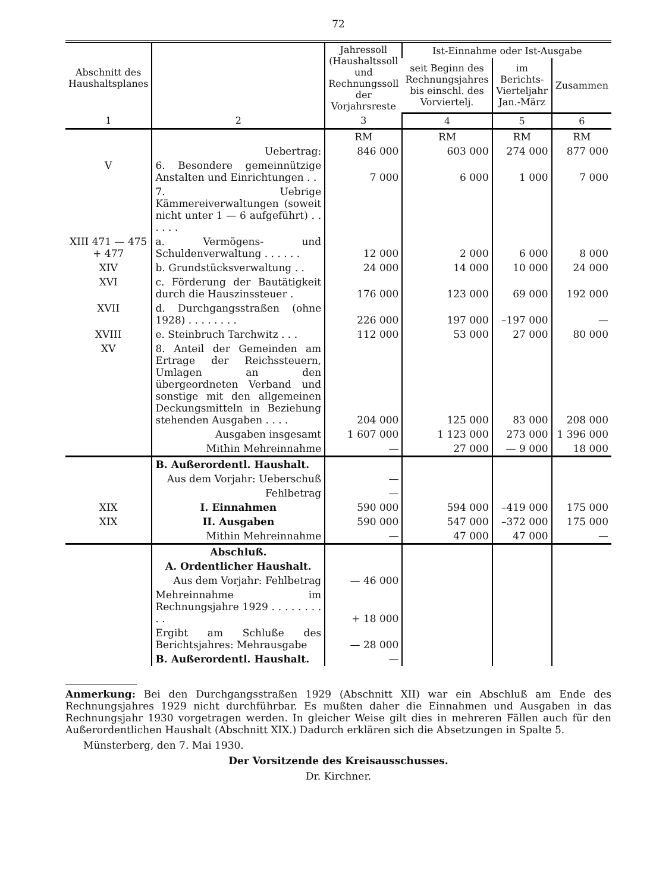72
| Abschnitt des Haushaltsplanes | | Jahressoll (Haushaltssoll und Rechnungssoll der Vorjahrsreste | Ist-Einnahme oder Ist-Ausgabe | | |
| --- | --- | --- | --- | --- | --- |
| | | | seit Beginn des Rechnungsjahres bis einschl. des Vorviertelj. | im Berichts-Vierteljahr Jan.-März | Zusammen |
| 1 | 2 | 3 | 4 | 5 | 6 |
| | | RM | RM | RM | RM |
| | Uebertrag: | 846 000 | 603 000 | 274 000 | 877 000 |
| V | 6. Besondere gemeinnützige Anstalten und Einrichtungen . . | 7 000 | 6 000 | 1 000 | 7 000 |
| | 7. Uebrige Kämmereiverwaltungen (soweit nicht unter 1 — 6 aufgeführt) . . . . . . | | | | |
| XIII 471 — 475 + 477 | a. Vermögens- und Schuldenverwaltung . . . . . . | 12 000 | 2 000 | 6 000 | 8 000 |
| XIV | b. Grundstücksverwaltung . . | 24 000 | 14 000 | 10 000 | 24 000 |
| XVI | c. Förderung der Bautätigkeit durch die Hauszinssteuer . | 176 000 | 123 000 | 69 000 | 192 000 |
| XVII | d. Durchgangsstraßen (ohne 1928) . . . . . . . . | 226 000 | 197 000 | –197 000 | — |
| XVIII | e. Steinbruch Tarchwitz . . . | 112 000 | 53 000 | 27 000 | 80 000 |
| XV | 8. Anteil der Gemeinden am Ertrage der Reichssteuern, Umlagen an den übergeordneten Verband und sonstige mit den allgemeinen Deckungsmitteln in Beziehung stehenden Ausgaben . . . . | 204 000 | 125 000 | 83 000 | 208 000 |
| | Ausgaben insgesamt | 1 607 000 | 1 123 000 | 273 000 | 1 396 000 |
| | Mithin Mehreinnahme | — | 27 000 | — 9 000 | 18 000 |
| | B. Außerordentl. Haushalt. | | | | |
| | Aus dem Vorjahr: Ueberschuß | — | | | |
| | Fehlbetrag | — | | | |
| XIX | I. Einnahmen | 590 000 | 594 000 | –419 000 | 175 000 |
| XIX | II. Ausgaben | 590 000 | 547 000 | –372 000 | 175 000 |
| | Mithin Mehreinnahme | — | 47 000 | 47 000 | — |
| | Abschluß. | | | | |
| | A. Ordentlicher Haushalt. | | | | |
| | Aus dem Vorjahr: Fehlbetrag | — 46 000 | | | |
| | Mehreinnahme im Rechnungsjahre 1929 . . . . . . . . . . | + 18 000 | | | |
| | Ergibt am Schluße des Berichtsjahres: Mehrausgabe | — 28 000 | | | |
| | B. Außerordentl. Haushalt. | — | | | |
Anmerkung: Bei den Durchgangsstraßen 1929 (Abschnitt XII) war ein Abschluß am Ende des Rechnungsjahres 1929 nicht durchführbar. Es mußten daher die Einnahmen und Ausgaben in das Rechnungsjahr 1930 vorgetragen werden. In gleicher Weise gilt dies in mehreren Fällen auch für den Außerordentlichen Haushalt (Abschnitt XIX.) Dadurch erklären sich die Absetzungen in Spalte 5.
Münsterberg, den 7. Mai 1930.
Der Vorsitzende des Kreisausschusses.
Dr. Kirchner.